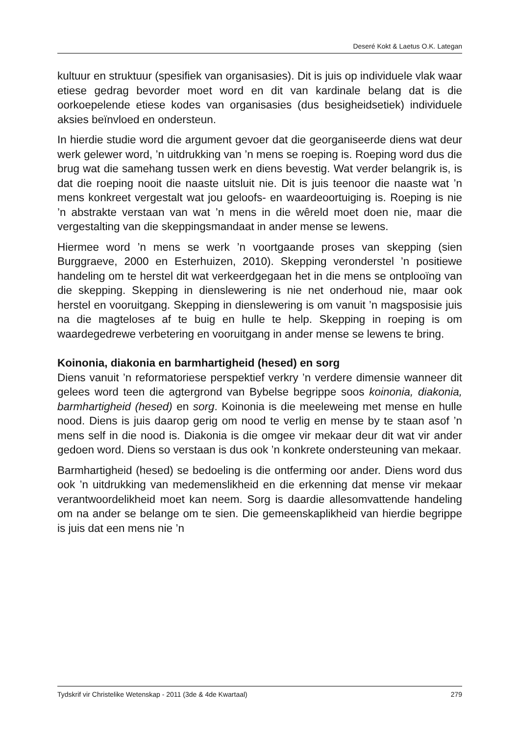Deseré Kokt & Laetus O.K. Lategan
kultuur en struktuur (spesifiek van organisasies). Dit is juis op individuele vlak waar etiese gedrag bevorder moet word en dit van kardinale belang dat is die oorkoepelende etiese kodes van organisasies (dus besigheidsetiek) individuele aksies beïnvloed en ondersteun.
In hierdie studie word die argument gevoer dat die georganiseerde diens wat deur werk gelewer word, ’n uitdrukking van ’n mens se roeping is. Roeping word dus die brug wat die samehang tussen werk en diens bevestig. Wat verder belangrik is, is dat die roeping nooit die naaste uitsluit nie. Dit is juis teenoor die naaste wat ’n mens konkreet vergestalt wat jou geloofs- en waardeoortuiging is. Roeping is nie ’n abstrakte verstaan van wat ’n mens in die wêreld moet doen nie, maar die vergestalting van die skeppingsmandaat in ander mense se lewens.
Hiermee word ’n mens se werk ’n voortgaande proses van skepping (sien Burggraeve, 2000 en Esterhuizen, 2010). Skepping veronderstel ’n positiewe handeling om te herstel dit wat verkeerdgegaan het in die mens se ontplooïng van die skepping. Skepping in dienslewering is nie net onderhoud nie, maar ook herstel en vooruitgang. Skepping in dienslewering is om vanuit ’n magsposisie juis na die magteloses af te buig en hulle te help. Skepping in roeping is om waardegedrewe verbetering en vooruitgang in ander mense se lewens te bring.
Koinonia, diakonia en barmhartigheid (hesed) en sorg
Diens vanuit ’n reformatoriese perspektief verkry ’n verdere dimensie wanneer dit gelees word teen die agtergrond van Bybelse begrippe soos koinonia, diakonia, barmhartigheid (hesed) en sorg. Koinonia is die meeleweing met mense en hulle nood. Diens is juis daarop gerig om nood te verlig en mense by te staan asof ’n mens self in die nood is. Diakonia is die omgee vir mekaar deur dit wat vir ander gedoen word. Diens so verstaan is dus ook ’n konkrete ondersteuning van mekaar.
Barmhartigheid (hesed) se bedoeling is die ontferming oor ander. Diens word dus ook ’n uitdrukking van medemenslikheid en die erkenning dat mense vir mekaar verantwoordelikheid moet kan neem. Sorg is daardie allesomvattende handeling om na ander se belange om te sien. Die gemeenskaplikheid van hierdie begrippe is juis dat een mens nie ’n
Tydskrif vir Christelike Wetenskap - 2011 (3de & 4de Kwartaal) 279